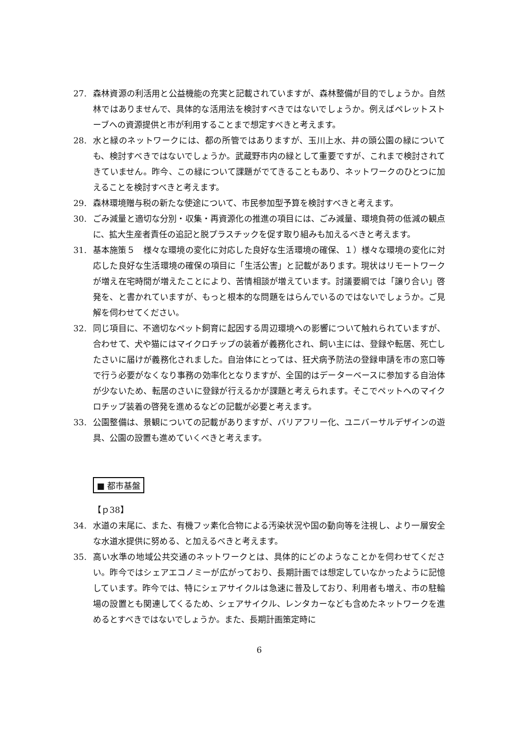27. 森林資源の利活用と公益機能の充実と記載されていますが、森林整備が目的でしょうか。自然林ではありませんで、具体的な活用法を検討すべきではないでしょうか。例えばペレットストーブへの資源提供と市が利用することまで想定すべきと考えます。
28. 水と緑のネットワークには、都の所管ではありますが、玉川上水、井の頭公園の緑についても、検討すべきではないでしょうか。武蔵野市内の緑として重要ですが、これまで検討されてきていません。昨今、この緑について課題がでてきることもあり、ネットワークのひとつに加えることを検討すべきと考えます。
29. 森林環境贈与税の新たな使途について、市民参加型予算を検討すべきと考えます。
30. ごみ減量と適切な分別・収集・再資源化の推進の項目には、ごみ減量、環境負荷の低減の観点に、拡大生産者責任の追記と脱プラスチックを促す取り組みも加えるべきと考えます。
31. 基本施策５　様々な環境の変化に対応した良好な生活環境の確保、１）様々な環境の変化に対応した良好な生活環境の確保の項目に「生活公害」と記載があります。現状はリモートワークが増え在宅時間が増えたことにより、苦情相談が増えています。討議要綱では「譲り合い」啓発を、と書かれていますが、もっと根本的な問題をはらんでいるのではないでしょうか。ご見解を伺わせてください。
32. 同じ項目に、不適切なペット飼育に起因する周辺環境への影響について触れられていますが、合わせて、犬や猫にはマイクロチップの装着が義務化され、飼い主には、登録や転居、死亡したさいに届けが義務化されました。自治体にとっては、狂犬病予防法の登録申請を市の窓口等で行う必要がなくなり事務の効率化となりますが、全国的はデーターベースに参加する自治体が少ないため、転居のさいに登録が行えるかが課題と考えられます。そこでペットへのマイクロチップ装着の啓発を進めるなどの記載が必要と考えます。
33. 公園整備は、景観についての記載がありますが、バリアフリー化、ユニバーサルデザインの遊具、公園の設置も進めていくべきと考えます。
■ 都市基盤
【ｐ38】
34. 水道の末尾に、また、有機フッ素化合物による汚染状況や国の動向等を注視し、より一層安全な水道水提供に努める、と加えるべきと考えます。
35. 高い水準の地域公共交通のネットワークとは、具体的にどのようなことかを伺わせてください。昨今ではシェアエコノミーが広がっており、長期計画では想定していなかったように記憶しています。昨今では、特にシェアサイクルは急速に普及しており、利用者も増え、市の駐輪場の設置とも関連してくるため、シェアサイクル、レンタカーなども含めたネットワークを進めるとすべきではないでしょうか。また、長期計画策定時に
6